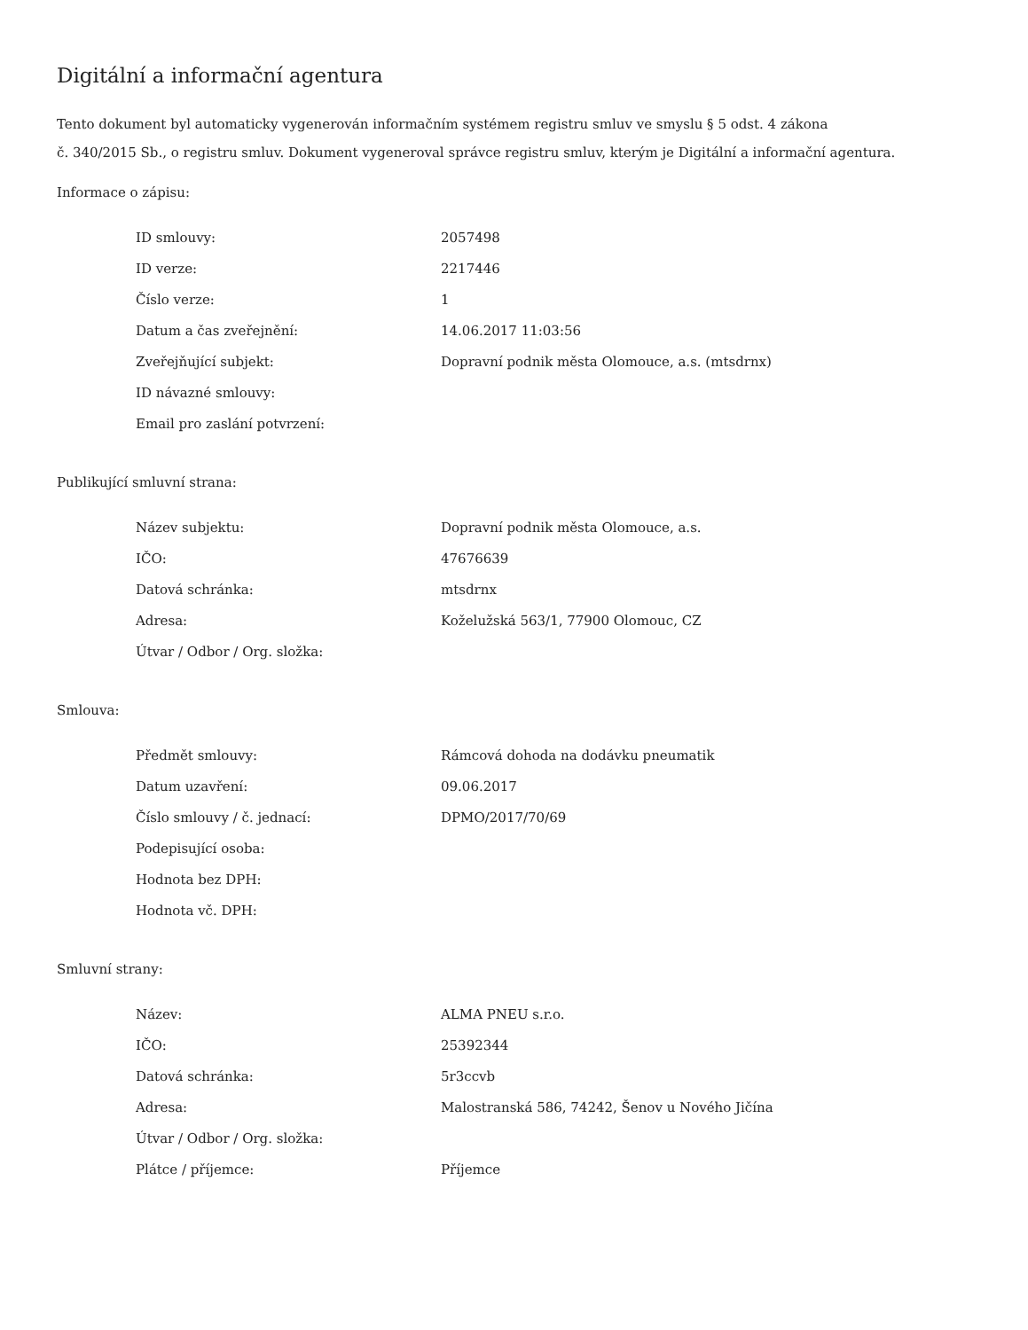Digitální a informační agentura
Tento dokument byl automaticky vygenerován informačním systémem registru smluv ve smyslu § 5 odst. 4 zákona
č. 340/2015 Sb., o registru smluv. Dokument vygeneroval správce registru smluv, kterým je Digitální a informační agentura.
Informace o zápisu:
| ID smlouvy: | 2057498 |
| ID verze: | 2217446 |
| Číslo verze: | 1 |
| Datum a čas zveřejnění: | 14.06.2017 11:03:56 |
| Zveřejňující subjekt: | Dopravní podnik města Olomouce, a.s. (mtsdrnx) |
| ID návazné smlouvy: | |
| Email pro zaslání potvrzení: | |
Publikující smluvní strana:
| Název subjektu: | Dopravní podnik města Olomouce, a.s. |
| IČO: | 47676639 |
| Datová schránka: | mtsdrnx |
| Adresa: | Koželužská 563/1, 77900 Olomouc, CZ |
| Útvar / Odbor / Org. složka: | |
Smlouva:
| Předmět smlouvy: | Rámcová dohoda na dodávku pneumatik |
| Datum uzavření: | 09.06.2017 |
| Číslo smlouvy / č. jednací: | DPMO/2017/70/69 |
| Podepisující osoba: | |
| Hodnota bez DPH: | |
| Hodnota vč. DPH: | |
Smluvní strany:
| Název: | ALMA PNEU s.r.o. |
| IČO: | 25392344 |
| Datová schránka: | 5r3ccvb |
| Adresa: | Malostranská 586, 74242, Šenov u Nového Jičína |
| Útvar / Odbor / Org. složka: | |
| Plátce / příjemce: | Příjemce |